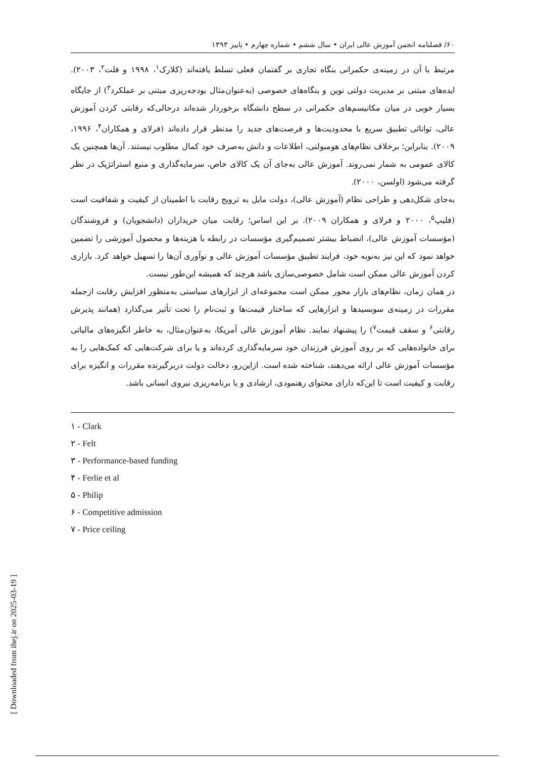[ Downloaded from ihej.ir on 2025-03-19 ]
۶۰/ فصلنامه انجمن آموزش عالی ایران • سال ششم • شماره چهارم • پاییز ۱۳۹۳
مرتبط با آن در زمینه‌ی حکمرانی بنگاه تجاری بر گفتمان فعلی تسلط یافته‌اند (کلارک<sup>۱</sup>، ۱۹۹۸ و فلت<sup>۲</sup>، ۲۰۰۳). ایده‌های مبتنی بر مدیریت دولتی نوین و بنگاه‌های خصوصی (به‌عنوان‌مثال بودجه‌ریزی مبتنی بر عملکرد<sup>۳</sup>) از جایگاه بسیار خوبی در میان مکانیسم‌های حکمرانی در سطح دانشگاه برخوردار شده‌اند درحالی‌که رقابتی کردن آموزش عالی، توانائی تطبیق سریع با محدودیت‌ها و فرصت‌های جدید را مدنظر قرار داده‌اند (فرلای و همکاران<sup>۴</sup>، ۱۹۹۶، ۲۰۰۹). بنابراین؛ برخلاف نظام‌های هومبولتی، اطلاعات و دانش به‌صرف خود کمال مطلوب نیستند. آن‌ها همچنین یک کالای عمومی به شمار نمی‌روند. آموزش عالی به‌جای آن یک کالای خاص، سرمایه‌گذاری و منبع استراتژیک در نظر گرفته می‌شود (اولسن، ۲۰۰۰).
به‌جای شکل‌دهی و طراحی نظام (آموزش عالی)، دولت مایل به ترویج رقابت با اطمینان از کیفیت و شفافیت است (فلیپ<sup>۵</sup>، ۲۰۰۰ و فرلای و همکاران ۲۰۰۹). بر این اساس؛ رقابت میان خریداران (دانشجویان) و فروشندگان (مؤسسات آموزش عالی)، انضباط بیشتر تصمیم‌گیری مؤسسات در رابطه با هزینه‌ها و محصول آموزشی را تضمین خواهد نمود که این نیز به‌نوبه خود، فرایند تطبیق مؤسسات آموزش عالی و نوآوری آن‌ها را تسهیل خواهد کرد. بازاری کردن آموزش عالی ممکن است شامل خصوصی‌سازی باشد هرچند که همیشه این‌طور نیست.
در همان زمان، نظام‌های بازار محور ممکن است مجموعه‌ای از ابزارهای سیاستی به‌منظور افزایش رقابت ازجمله مقررات در زمینه‌ی سوبسیدها و ابزارهایی که ساختار قیمت‌ها و ثبت‌نام را تحت تأثیر می‌گذارد (همانند پذیرش رقابتی<sup>۶</sup> و سقف قیمت<sup>۷</sup>) را پیشنهاد نمایند. نظام آموزش عالی آمریکا، به‌عنوان‌مثال، به خاطر انگیزه‌های مالیاتی برای خانواده‌هایی که بر روی آموزش فرزندان خود سرمایه‌گذاری کرده‌اند و یا برای شرکت‌هایی که کمک‌هایی را به مؤسسات آموزش عالی ارائه می‌دهند، شناخته شده است. ازاین‌رو، دخالت دولت دربرگیرنده مقررات و انگیزه برای رقابت و کیفیت است تا این‌که دارای محتوای رهنمودی، ارشادی و یا برنامه‌ریزی نیروی انسانی باشد.
۱ - Clark
۲ - Felt
۳ - Performance-based funding
۴ - Ferlie et al
۵ - Philip
۶ - Competitive admission
۷ - Price ceiling